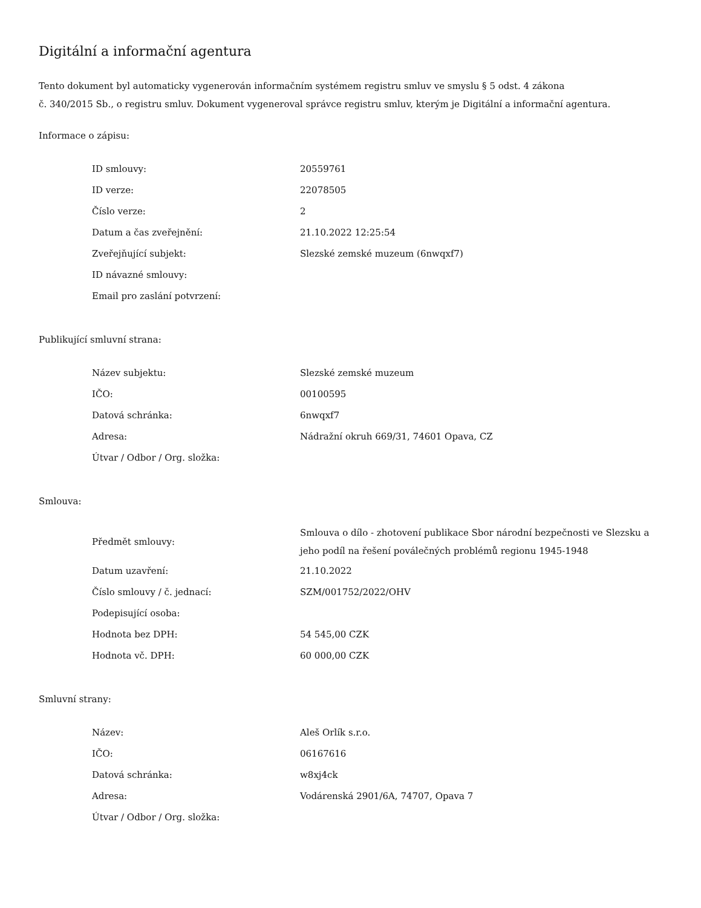Digitální a informační agentura
Tento dokument byl automaticky vygenerován informačním systémem registru smluv ve smyslu § 5 odst. 4 zákona
č. 340/2015 Sb., o registru smluv. Dokument vygeneroval správce registru smluv, kterým je Digitální a informační agentura.
Informace o zápisu:
| ID smlouvy: | 20559761 |
| ID verze: | 22078505 |
| Číslo verze: | 2 |
| Datum a čas zveřejnění: | 21.10.2022 12:25:54 |
| Zveřejňující subjekt: | Slezské zemské muzeum (6nwqxf7) |
| ID návazné smlouvy: | |
| Email pro zaslání potvrzení: | |
Publikující smluvní strana:
| Název subjektu: | Slezské zemské muzeum |
| IČO: | 00100595 |
| Datová schránka: | 6nwqxf7 |
| Adresa: | Nádražní okruh 669/31, 74601 Opava, CZ |
| Útvar / Odbor / Org. složka: | |
Smlouva:
| Předmět smlouvy: | Smlouva o dílo - zhotovení publikace Sbor národní bezpečnosti ve Slezsku a jeho podíl na řešení poválečných problémů regionu 1945-1948 |
| Datum uzavření: | 21.10.2022 |
| Číslo smlouvy / č. jednací: | SZM/001752/2022/OHV |
| Podepisující osoba: | |
| Hodnota bez DPH: | 54 545,00 CZK |
| Hodnota vč. DPH: | 60 000,00 CZK |
Smluvní strany:
| Název: | Aleš Orlík s.r.o. |
| IČO: | 06167616 |
| Datová schránka: | w8xj4ck |
| Adresa: | Vodárenská 2901/6A, 74707, Opava 7 |
| Útvar / Odbor / Org. složka: | |